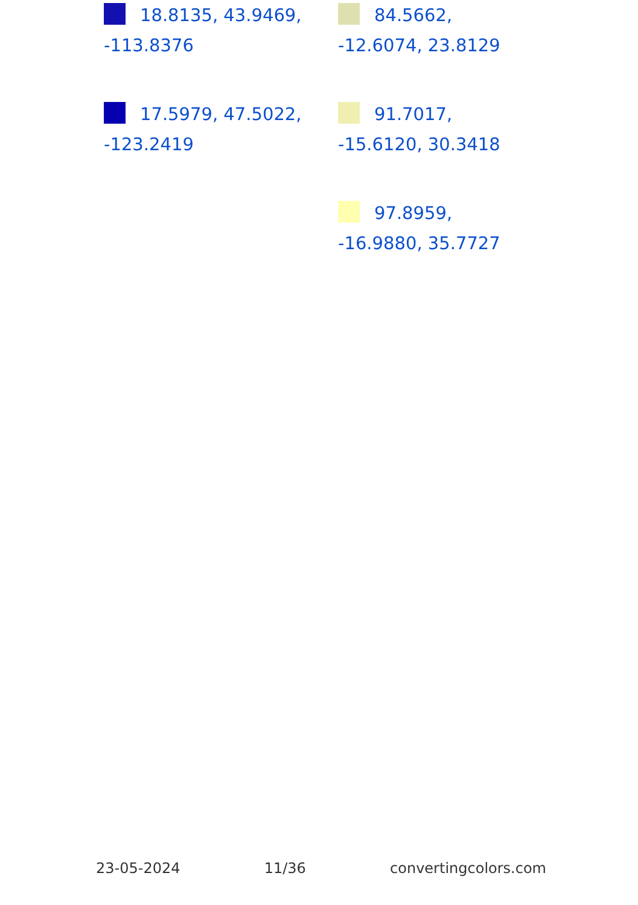18.8135, 43.9469, -113.8376
84.5662, -12.6074, 23.8129
17.5979, 47.5022, -123.2419
91.7017, -15.6120, 30.3418
97.8959, -16.9880, 35.7727
23-05-2024 11/36 convertingcolors.com